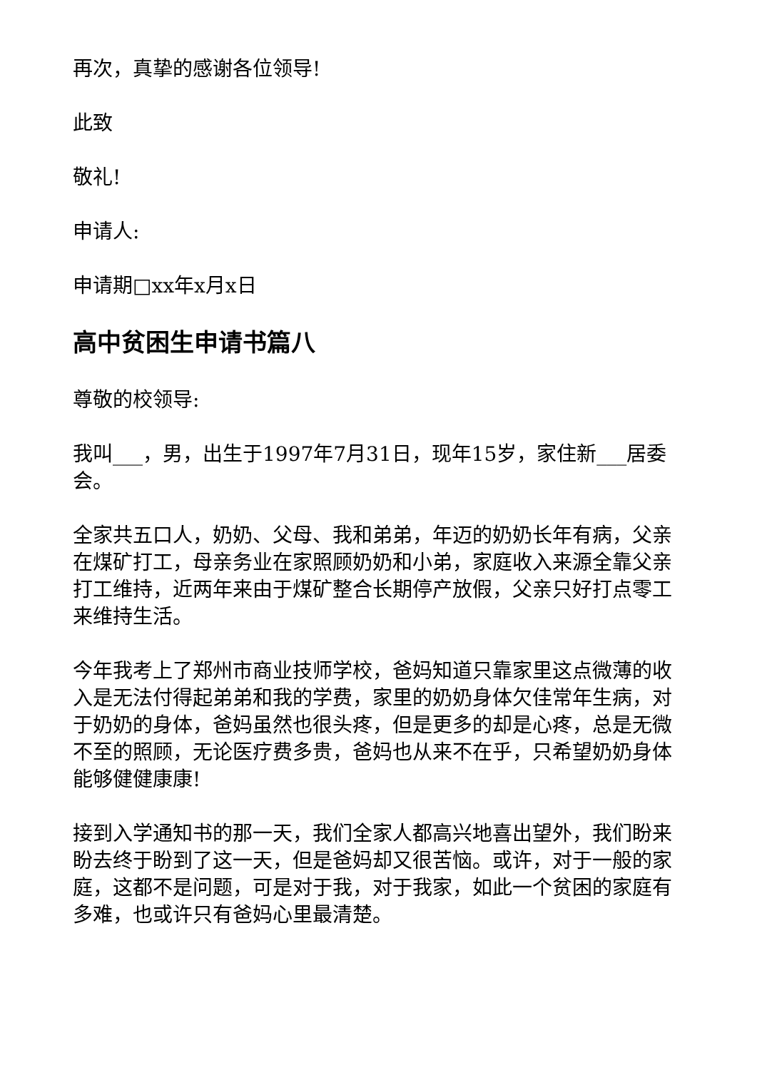再次，真挚的感谢各位领导!
此致
敬礼!
申请人:
申请期□xx年x月x日
高中贫困生申请书篇八
尊敬的校领导:
我叫___，男，出生于1997年7月31日，现年15岁，家住新___居委会。
全家共五口人，奶奶、父母、我和弟弟，年迈的奶奶长年有病，父亲在煤矿打工，母亲务业在家照顾奶奶和小弟，家庭收入来源全靠父亲打工维持，近两年来由于煤矿整合长期停产放假，父亲只好打点零工来维持生活。
今年我考上了郑州市商业技师学校，爸妈知道只靠家里这点微薄的收入是无法付得起弟弟和我的学费，家里的奶奶身体欠佳常年生病，对于奶奶的身体，爸妈虽然也很头疼，但是更多的却是心疼，总是无微不至的照顾，无论医疗费多贵，爸妈也从来不在乎，只希望奶奶身体能够健健康康!
接到入学通知书的那一天，我们全家人都高兴地喜出望外，我们盼来盼去终于盼到了这一天，但是爸妈却又很苦恼。或许，对于一般的家庭，这都不是问题，可是对于我，对于我家，如此一个贫困的家庭有多难，也或许只有爸妈心里最清楚。